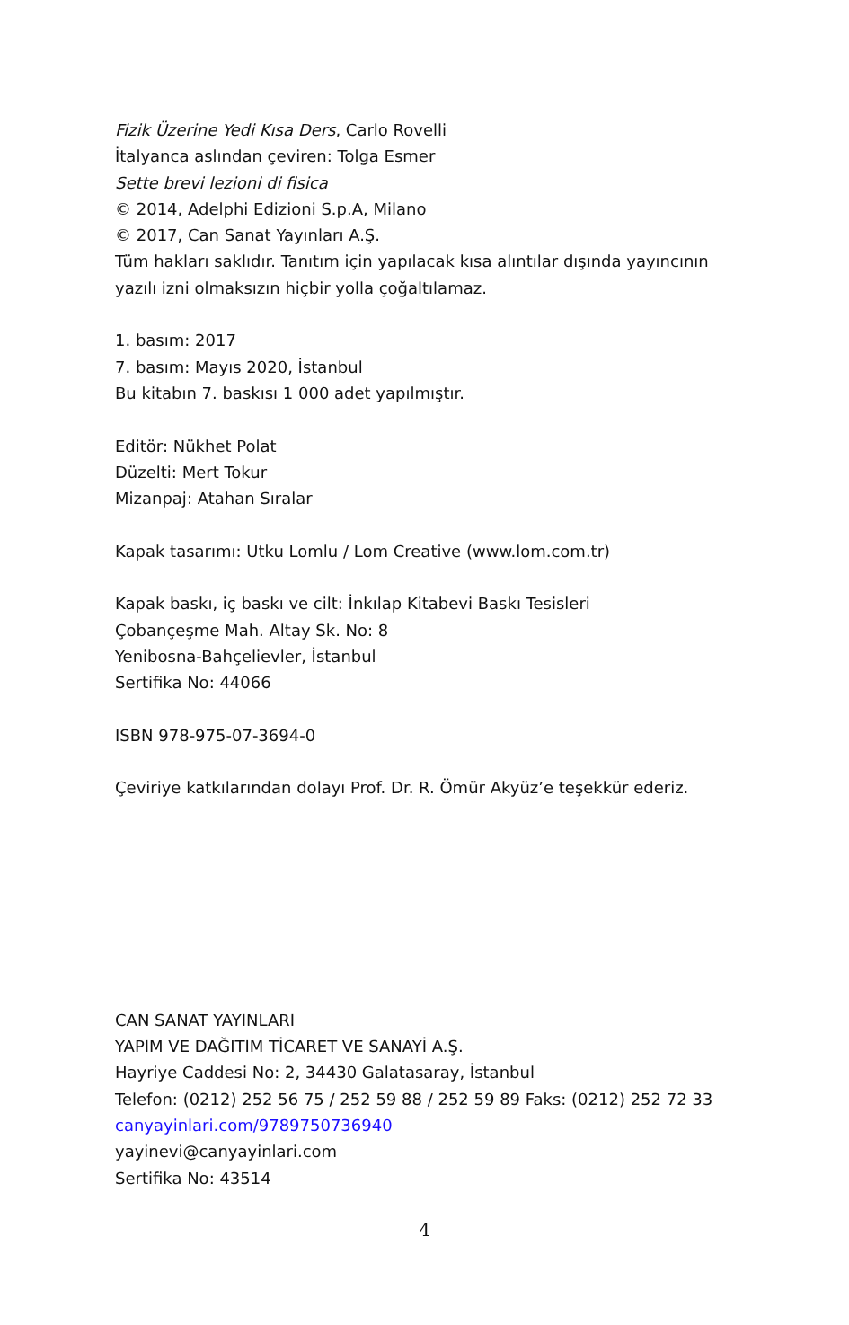Fizik Üzerine Yedi Kısa Ders, Carlo Rovelli
İtalyanca aslından çeviren: Tolga Esmer
Sette brevi lezioni di fisica
© 2014, Adelphi Edizioni S.p.A, Milano
© 2017, Can Sanat Yayınları A.Ş.
Tüm hakları saklıdır. Tanıtım için yapılacak kısa alıntılar dışında yayıncının yazılı izni olmaksızın hiçbir yolla çoğaltılamaz.
1. basım: 2017
7. basım: Mayıs 2020, İstanbul
Bu kitabın 7. baskısı 1 000 adet yapılmıştır.
Editör: Nükhet Polat
Düzelti: Mert Tokur
Mizanpaj: Atahan Sıralar
Kapak tasarımı: Utku Lomlu / Lom Creative (www.lom.com.tr)
Kapak baskı, iç baskı ve cilt: İnkılap Kitabevi Baskı Tesisleri
Çobançeşme Mah. Altay Sk. No: 8
Yenibosna-Bahçelievler, İstanbul
Sertifika No: 44066
ISBN 978-975-07-3694-0
Çeviriye katkılarından dolayı Prof. Dr. R. Ömür Akyüz’e teşekkür ederiz.
CAN SANAT YAYINLARI
YAPIM VE DAĞITIM TİCARET VE SANAYİ A.Ş.
Hayriye Caddesi No: 2, 34430 Galatasaray, İstanbul
Telefon: (0212) 252 56 75 / 252 59 88 / 252 59 89 Faks: (0212) 252 72 33
canyayinlari.com/9789750736940
yayinevi@canyayinlari.com
Sertifika No: 43514
4